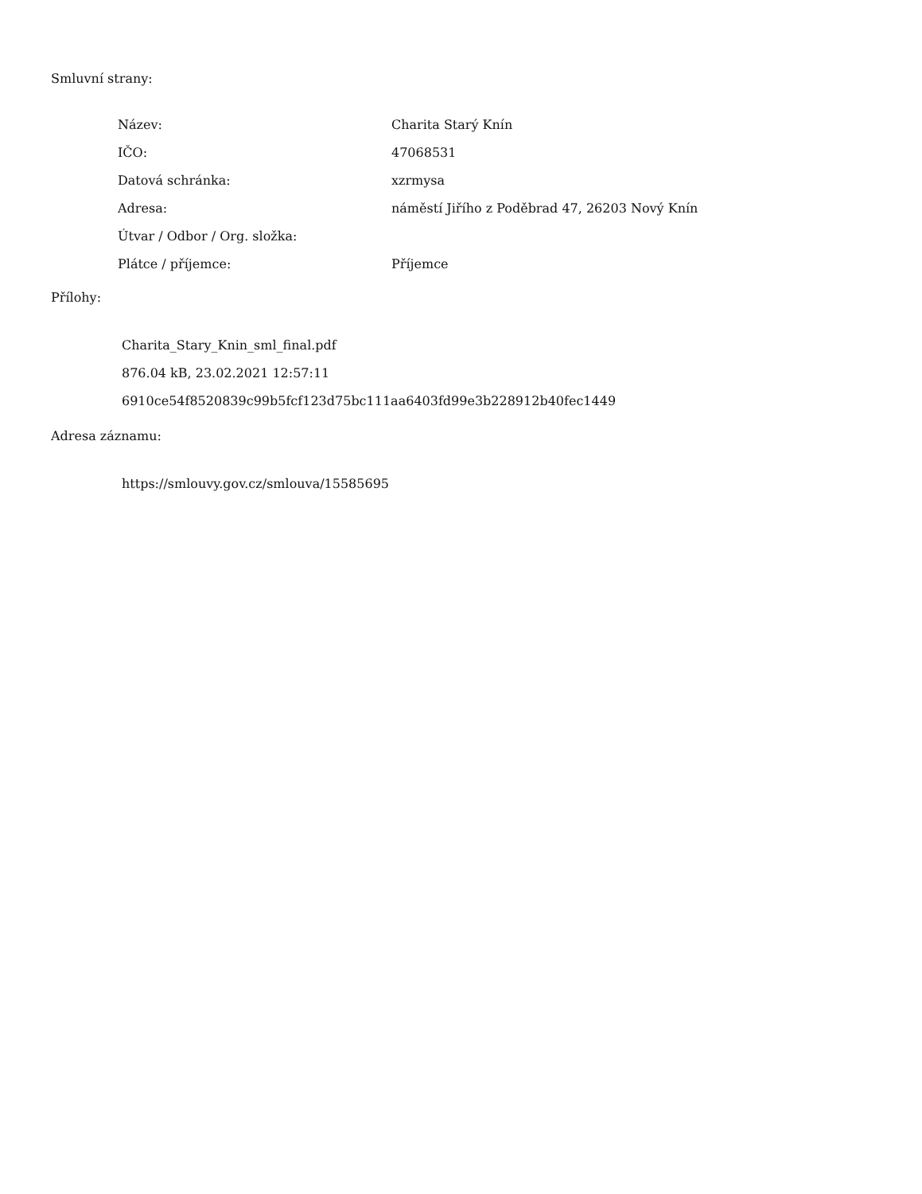Smluvní strany:
| Název: | Charita Starý Knín |
| IČO: | 47068531 |
| Datová schránka: | xzrmysa |
| Adresa: | náměstí Jiřího z Poděbrad 47, 26203 Nový Knín |
| Útvar / Odbor / Org. složka: | |
| Plátce / příjemce: | Příjemce |
Přílohy:
Charita_Stary_Knin_sml_final.pdf
876.04 kB, 23.02.2021 12:57:11
6910ce54f8520839c99b5fcf123d75bc111aa6403fd99e3b228912b40fec1449
Adresa záznamu:
https://smlouvy.gov.cz/smlouva/15585695